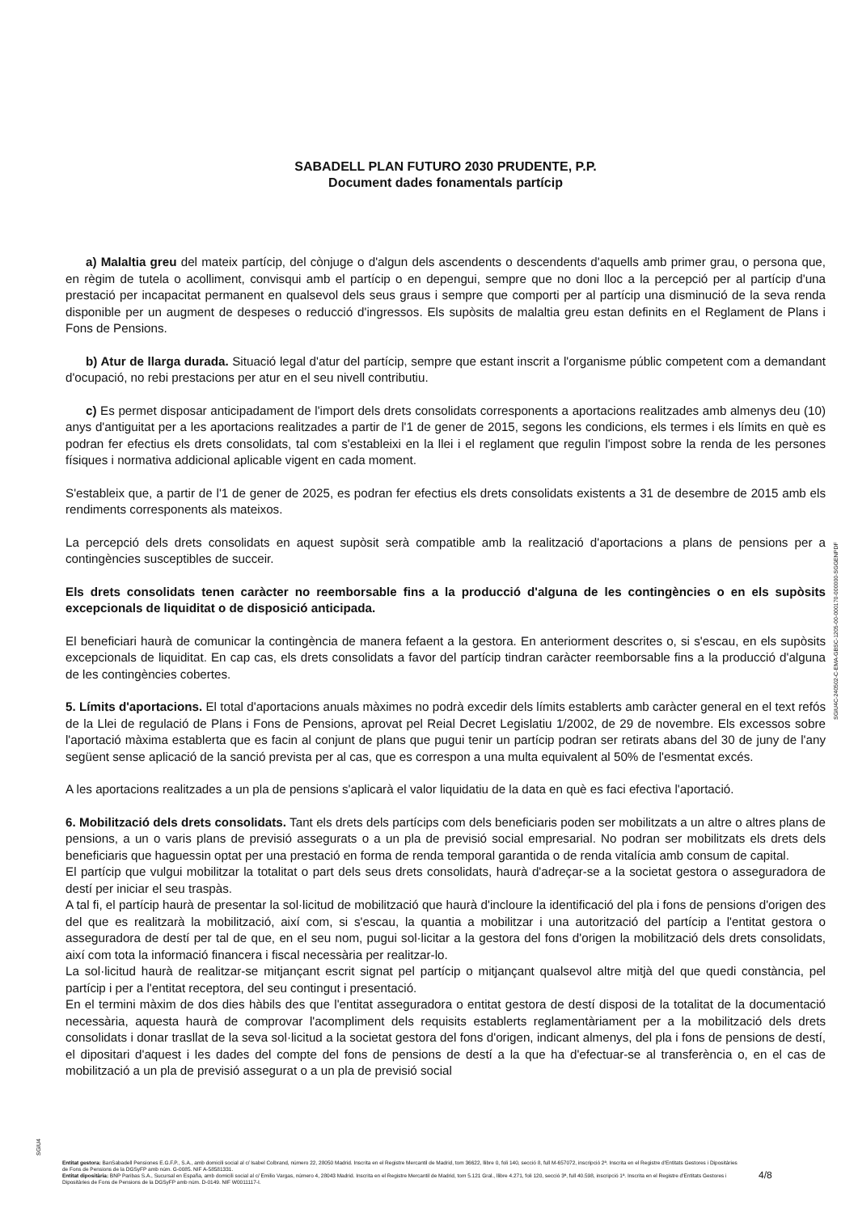SABADELL PLAN FUTURO 2030 PRUDENTE, P.P.
Document dades fonamentals partícip
a) Malaltia greu del mateix partícip, del cònjuge o d'algun dels ascendents o descendents d'aquells amb primer grau, o persona que, en règim de tutela o acolliment, convisqui amb el partícip o en depengui, sempre que no doni lloc a la percepció per al partícip d'una prestació per incapacitat permanent en qualsevol dels seus graus i sempre que comporti per al partícip una disminució de la seva renda disponible per un augment de despeses o reducció d'ingressos. Els supòsits de malaltia greu estan definits en el Reglament de Plans i Fons de Pensions.
b) Atur de llarga durada. Situació legal d'atur del partícip, sempre que estant inscrit a l'organisme públic competent com a demandant d'ocupació, no rebi prestacions per atur en el seu nivell contributiu.
c) Es permet disposar anticipadament de l'import dels drets consolidats corresponents a aportacions realitzades amb almenys deu (10) anys d'antiguitat per a les aportacions realitzades a partir de l'1 de gener de 2015, segons les condicions, els termes i els límits en què es podran fer efectius els drets consolidats, tal com s'estableixi en la llei i el reglament que regulin l'impost sobre la renda de les persones físiques i normativa addicional aplicable vigent en cada moment.
S'estableix que, a partir de l'1 de gener de 2025, es podran fer efectius els drets consolidats existents a 31 de desembre de 2015 amb els rendiments corresponents als mateixos.
La percepció dels drets consolidats en aquest supòsit serà compatible amb la realització d'aportacions a plans de pensions per a contingències susceptibles de succeir.
Els drets consolidats tenen caràcter no reemborsable fins a la producció d'alguna de les contingències o en els supòsits excepcionals de liquiditat o de disposició anticipada.
El beneficiari haurà de comunicar la contingència de manera fefaent a la gestora. En anteriorment descrites o, si s'escau, en els supòsits excepcionals de liquiditat. En cap cas, els drets consolidats a favor del partícip tindran caràcter reemborsable fins a la producció d'alguna de les contingències cobertes.
5. Límits d'aportacions. El total d'aportacions anuals màximes no podrà excedir dels límits establerts amb caràcter general en el text refós de la Llei de regulació de Plans i Fons de Pensions, aprovat pel Reial Decret Legislatiu 1/2002, de 29 de novembre. Els excessos sobre l'aportació màxima establerta que es facin al conjunt de plans que pugui tenir un partícip podran ser retirats abans del 30 de juny de l'any següent sense aplicació de la sanció prevista per al cas, que es correspon a una multa equivalent al 50% de l'esmentat excés.
A les aportacions realitzades a un pla de pensions s'aplicarà el valor liquidatiu de la data en què es faci efectiva l'aportació.
6. Mobilització dels drets consolidats. Tant els drets dels partícips com dels beneficiaris poden ser mobilitzats a un altre o altres plans de pensions, a un o varis plans de previsió assegurats o a un pla de previsió social empresarial. No podran ser mobilitzats els drets dels beneficiaris que haguessin optat per una prestació en forma de renda temporal garantida o de renda vitalícia amb consum de capital.
El partícip que vulgui mobilitzar la totalitat o part dels seus drets consolidats, haurà d'adreçar-se a la societat gestora o asseguradora de destí per iniciar el seu traspàs.
A tal fi, el partícip haurà de presentar la sol·licitud de mobilització que haurà d'incloure la identificació del pla i fons de pensions d'origen des del que es realitzarà la mobilització, així com, si s'escau, la quantia a mobilitzar i una autorització del partícip a l'entitat gestora o asseguradora de destí per tal de que, en el seu nom, pugui sol·licitar a la gestora del fons d'origen la mobilització dels drets consolidats, així com tota la informació financera i fiscal necessària per realitzar-lo.
La sol·licitud haurà de realitzar-se mitjançant escrit signat pel partícip o mitjançant qualsevol altre mitjà del que quedi constància, pel partícip i per a l'entitat receptora, del seu contingut i presentació.
En el termini màxim de dos dies hàbils des que l'entitat asseguradora o entitat gestora de destí disposi de la totalitat de la documentació necessària, aquesta haurà de comprovar l'acompliment dels requisits establerts reglamentàriament per a la mobilització dels drets consolidats i donar trasllat de la seva sol·licitud a la societat gestora del fons d'origen, indicant almenys, del pla i fons de pensions de destí, el dipositari d'aquest i les dades del compte del fons de pensions de destí a la que ha d'efectuar-se al transferència o, en el cas de mobilització a un pla de previsió assegurat o a un pla de previsió social
SGIU4C-240502-C-EMA-GBSC-1205-00-000170-000000-SGGENPDF
SGIU4
Entitat gestora: BanSabadell Pensiones E.G.F.P., S.A., amb domicili social al c/ Isabel Colbrand, número 22, 28050 Madrid. Inscrita en el Registre Mercantil de Madrid, tom 36622, llibre 0, foli 140, secció 8, full M-657072, inscripció 2ª. Inscrita en el Registre d'Entitats Gestores i Dipositàries de Fons de Pensions de la DGSyFP amb núm. G-0085. NIF A-58581331.
Entitat dipositària: BNP Paribas S.A., Sucursal en España, amb domicili social al c/ Emilio Vargas, número 4, 28043 Madrid. Inscrita en el Registre Mercantil de Madrid, tom 5.121 Gral., llibre 4.271, foli 120, secció 3ª, full 40.598, inscripció 1ª. Inscrita en el Registre d'Entitats Gestores i Dipositàries de Fons de Pensions de la DGSyFP amb núm. D-0149. NIF W0011117-I.
4/8